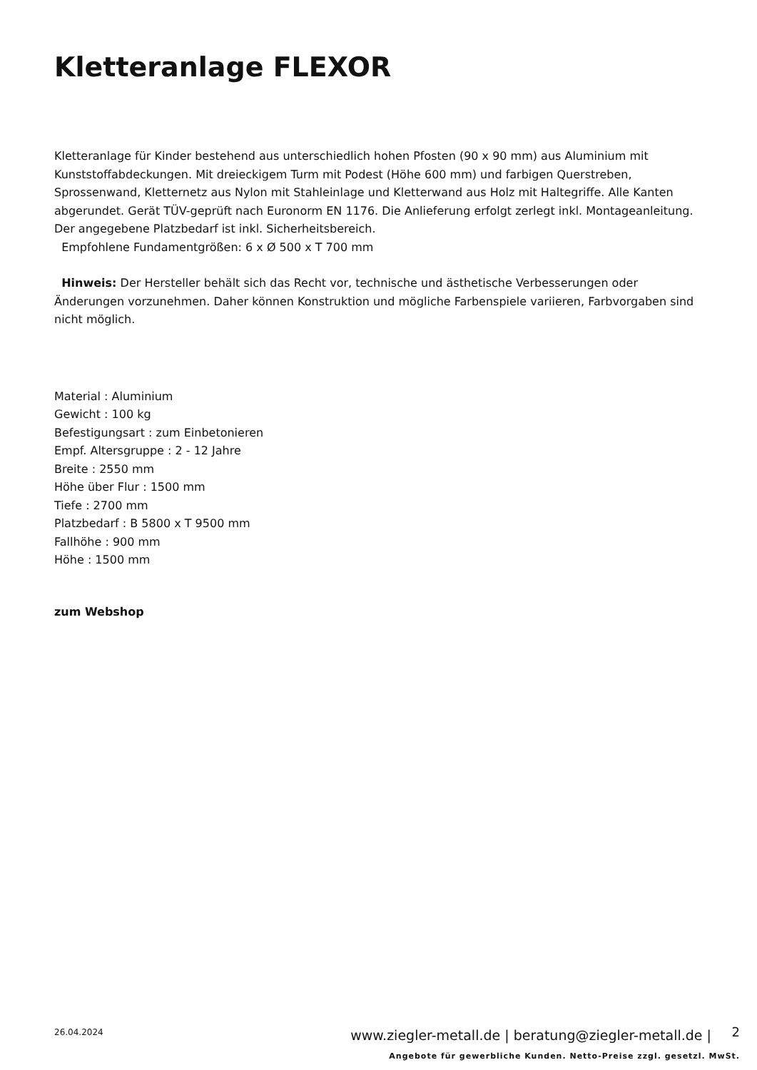Kletteranlage FLEXOR
Kletteranlage für Kinder bestehend aus unterschiedlich hohen Pfosten (90 x 90 mm) aus Aluminium mit Kunststoffabdeckungen. Mit dreieckigem Turm mit Podest (Höhe 600 mm) und farbigen Querstreben, Sprossenwand, Kletternetz aus Nylon mit Stahleinlage und Kletterwand aus Holz mit Haltegriffe. Alle Kanten abgerundet. Gerät TÜV-geprüft nach Euronorm EN 1176. Die Anlieferung erfolgt zerlegt inkl. Montageanleitung. Der angegebene Platzbedarf ist inkl. Sicherheitsbereich.
Empfohlene Fundamentgrößen: 6 x Ø 500 x T 700 mm
Hinweis: Der Hersteller behält sich das Recht vor, technische und ästhetische Verbesserungen oder Änderungen vorzunehmen. Daher können Konstruktion und mögliche Farbenspiele variieren, Farbvorgaben sind nicht möglich.
Material : Aluminium
Gewicht : 100 kg
Befestigungsart : zum Einbetonieren
Empf. Altersgruppe : 2 - 12 Jahre
Breite : 2550 mm
Höhe über Flur : 1500 mm
Tiefe : 2700 mm
Platzbedarf : B 5800 x T 9500 mm
Fallhöhe : 900 mm
Höhe : 1500 mm
zum Webshop
26.04.2024
www.ziegler-metall.de | beratung@ziegler-metall.de |
2
Angebote für gewerbliche Kunden. Netto-Preise zzgl. gesetzl. MwSt.